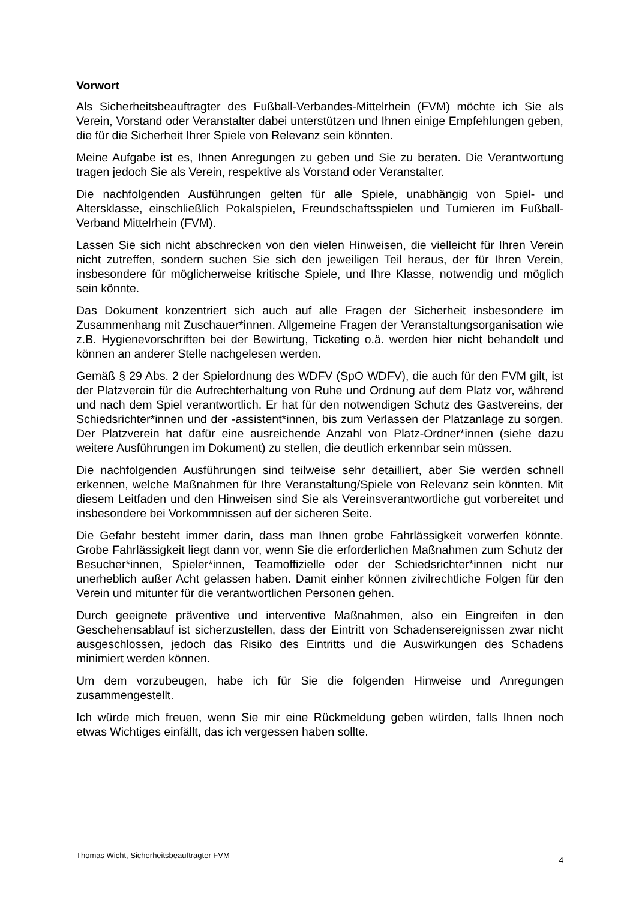Vorwort
Als Sicherheitsbeauftragter des Fußball-Verbandes-Mittelrhein (FVM) möchte ich Sie als Verein, Vorstand oder Veranstalter dabei unterstützen und Ihnen einige Empfehlungen geben, die für die Sicherheit Ihrer Spiele von Relevanz sein könnten.
Meine Aufgabe ist es, Ihnen Anregungen zu geben und Sie zu beraten. Die Verantwortung tragen jedoch Sie als Verein, respektive als Vorstand oder Veranstalter.
Die nachfolgenden Ausführungen gelten für alle Spiele, unabhängig von Spiel- und Altersklasse, einschließlich Pokalspielen, Freundschaftsspielen und Turnieren im Fußball-Verband Mittelrhein (FVM).
Lassen Sie sich nicht abschrecken von den vielen Hinweisen, die vielleicht für Ihren Verein nicht zutreffen, sondern suchen Sie sich den jeweiligen Teil heraus, der für Ihren Verein, insbesondere für möglicherweise kritische Spiele, und Ihre Klasse, notwendig und möglich sein könnte.
Das Dokument konzentriert sich auch auf alle Fragen der Sicherheit insbesondere im Zusammenhang mit Zuschauer*innen. Allgemeine Fragen der Veranstaltungsorganisation wie z.B. Hygienevorschriften bei der Bewirtung, Ticketing o.ä. werden hier nicht behandelt und können an anderer Stelle nachgelesen werden.
Gemäß § 29 Abs. 2 der Spielordnung des WDFV (SpO WDFV), die auch für den FVM gilt, ist der Platzverein für die Aufrechterhaltung von Ruhe und Ordnung auf dem Platz vor, während und nach dem Spiel verantwortlich. Er hat für den notwendigen Schutz des Gastvereins, der Schiedsrichter*innen und der -assistent*innen, bis zum Verlassen der Platzanlage zu sorgen. Der Platzverein hat dafür eine ausreichende Anzahl von Platz-Ordner*innen (siehe dazu weitere Ausführungen im Dokument) zu stellen, die deutlich erkennbar sein müssen.
Die nachfolgenden Ausführungen sind teilweise sehr detailliert, aber Sie werden schnell erkennen, welche Maßnahmen für Ihre Veranstaltung/Spiele von Relevanz sein könnten. Mit diesem Leitfaden und den Hinweisen sind Sie als Vereinsverantwortliche gut vorbereitet und insbesondere bei Vorkommnissen auf der sicheren Seite.
Die Gefahr besteht immer darin, dass man Ihnen grobe Fahrlässigkeit vorwerfen könnte. Grobe Fahrlässigkeit liegt dann vor, wenn Sie die erforderlichen Maßnahmen zum Schutz der Besucher*innen, Spieler*innen, Teamoffizielle oder der Schiedsrichter*innen nicht nur unerheblich außer Acht gelassen haben. Damit einher können zivilrechtliche Folgen für den Verein und mitunter für die verantwortlichen Personen gehen.
Durch geeignete präventive und interventive Maßnahmen, also ein Eingreifen in den Geschehensablauf ist sicherzustellen, dass der Eintritt von Schadensereignissen zwar nicht ausgeschlossen, jedoch das Risiko des Eintritts und die Auswirkungen des Schadens minimiert werden können.
Um dem vorzubeugen, habe ich für Sie die folgenden Hinweise und Anregungen zusammengestellt.
Ich würde mich freuen, wenn Sie mir eine Rückmeldung geben würden, falls Ihnen noch etwas Wichtiges einfällt, das ich vergessen haben sollte.
Thomas Wicht, Sicherheitsbeauftragter FVM 4